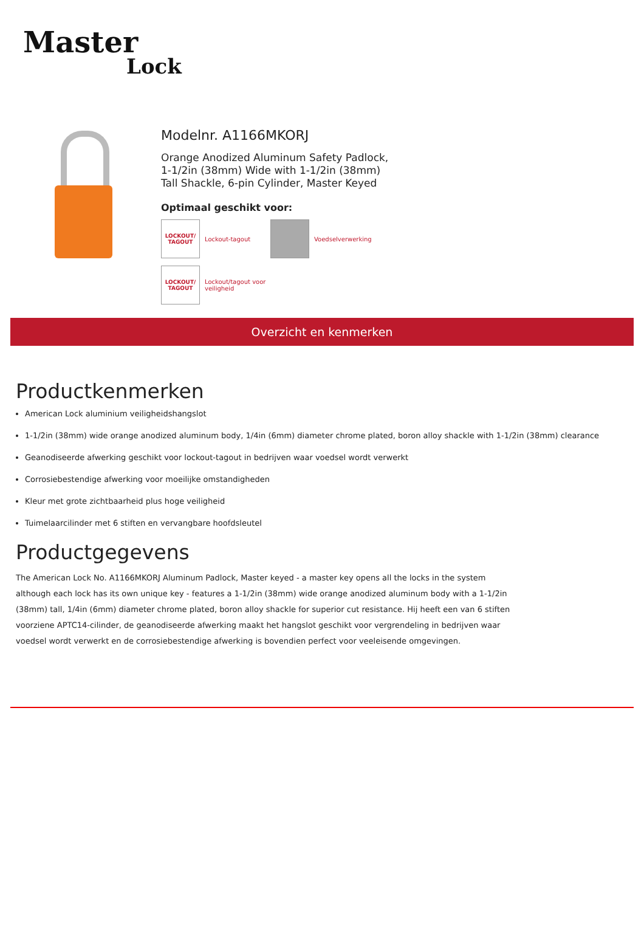Master
Lock
Modelnr. A1166MKORJ
Orange Anodized Aluminum Safety Padlock,
1-1/2in (38mm) Wide with 1-1/2in (38mm)
Tall Shackle, 6-pin Cylinder, Master Keyed
Optimaal geschikt voor:
LOCKOUT/
TAGOUT
Lockout-tagout
Voedselverwerking
LOCKOUT/
TAGOUT
Lockout/tagout voor
veiligheid
Overzicht en kenmerken
Productkenmerken
American Lock aluminium veiligheidshangslot
1-1/2in (38mm) wide orange anodized aluminum body, 1/4in (6mm) diameter chrome plated, boron alloy shackle with 1-1/2in (38mm) clearance
Geanodiseerde afwerking geschikt voor lockout-tagout in bedrijven waar voedsel wordt verwerkt
Corrosiebestendige afwerking voor moeilijke omstandigheden
Kleur met grote zichtbaarheid plus hoge veiligheid
Tuimelaarcilinder met 6 stiften en vervangbare hoofdsleutel
Productgegevens
The American Lock No. A1166MKORJ Aluminum Padlock, Master keyed - a master key opens all the locks in the system although each lock has its own unique key - features a 1-1/2in (38mm) wide orange anodized aluminum body with a 1-1/2in (38mm) tall, 1/4in (6mm) diameter chrome plated, boron alloy shackle for superior cut resistance. Hij heeft een van 6 stiften voorziene APTC14-cilinder, de geanodiseerde afwerking maakt het hangslot geschikt voor vergrendeling in bedrijven waar voedsel wordt verwerkt en de corrosiebestendige afwerking is bovendien perfect voor veeleisende omgevingen.